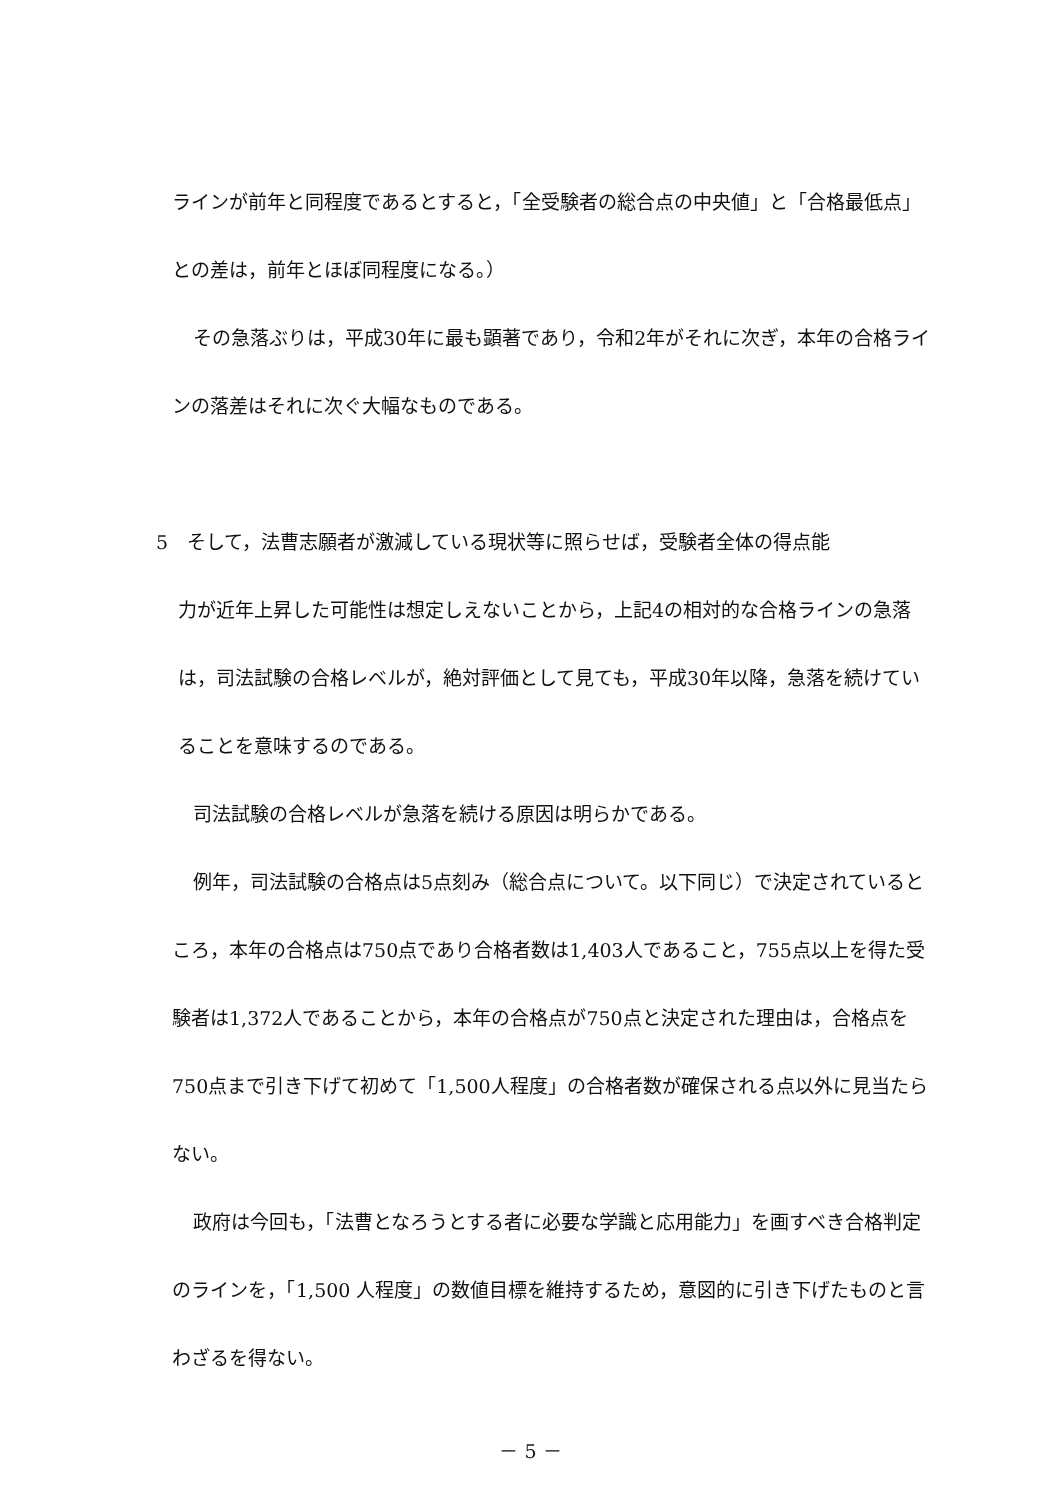ラインが前年と同程度であるとすると，「全受験者の総合点の中央値」と「合格最低点」との差は，前年とほぼ同程度になる。）
その急落ぶりは，平成30年に最も顕著であり，令和2年がそれに次ぎ，本年の合格ラインの落差はそれに次ぐ大幅なものである。
5　そして，法曹志願者が激減している現状等に照らせば，受験者全体の得点能
力が近年上昇した可能性は想定しえないことから，上記4の相対的な合格ラインの急落は，司法試験の合格レベルが，絶対評価として見ても，平成30年以降，急落を続けていることを意味するのである。
司法試験の合格レベルが急落を続ける原因は明らかである。
例年，司法試験の合格点は5点刻み（総合点について。以下同じ）で決定されているところ，本年の合格点は750点であり合格者数は1,403人であること，755点以上を得た受験者は1,372人であることから，本年の合格点が750点と決定された理由は，合格点を750点まで引き下げて初めて「1,500人程度」の合格者数が確保される点以外に見当たらない。
政府は今回も，「法曹となろうとする者に必要な学識と応用能力」を画すべき合格判定のラインを，「1,500 人程度」の数値目標を維持するため，意図的に引き下げたものと言わざるを得ない。
－ 5 －